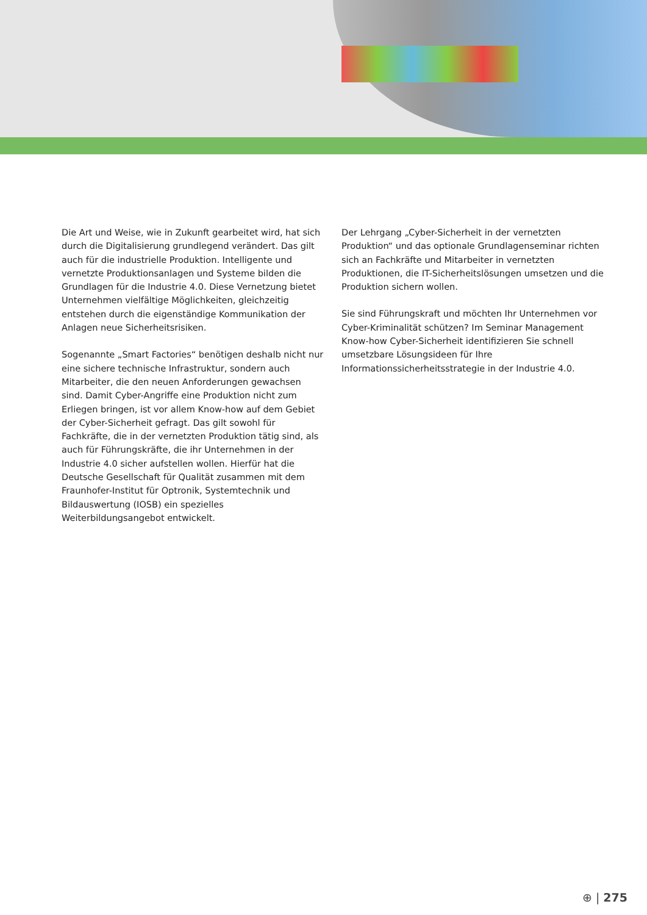Die Art und Weise, wie in Zukunft gearbeitet wird, hat sich durch die Digitalisierung grundlegend verändert. Das gilt auch für die industrielle Produktion. Intelligente und vernetzte Produktionsanlagen und Systeme bilden die Grundlagen für die Industrie 4.0. Diese Vernetzung bietet Unternehmen vielfältige Möglichkeiten, gleichzeitig entstehen durch die eigenständige Kommunikation der Anlagen neue Sicherheitsrisiken.
Sogenannte „Smart Factories“ benötigen deshalb nicht nur eine sichere technische Infrastruktur, sondern auch Mitarbeiter, die den neuen Anforderungen gewachsen sind. Damit Cyber-Angriffe eine Produktion nicht zum Erliegen bringen, ist vor allem Know-how auf dem Gebiet der Cyber-Sicherheit gefragt. Das gilt sowohl für Fachkräfte, die in der vernetzten Produktion tätig sind, als auch für Führungskräfte, die ihr Unternehmen in der Industrie 4.0 sicher aufstellen wollen. Hierfür hat die Deutsche Gesellschaft für Qualität zusammen mit dem Fraunhofer-Institut für Optronik, Systemtechnik und Bildauswertung (IOSB) ein spezielles Weiterbildungsangebot entwickelt.
Der Lehrgang „Cyber-Sicherheit in der vernetzten Produktion“ und das optionale Grundlagenseminar richten sich an Fachkräfte und Mitarbeiter in vernetzten Produktionen, die IT-Sicherheitslösungen umsetzen und die Produktion sichern wollen.
Sie sind Führungskraft und möchten Ihr Unternehmen vor Cyber-Kriminalität schützen? Im Seminar Management Know-how Cyber-Sicherheit identifizieren Sie schnell umsetzbare Lösungsideen für Ihre Informationssicherheitsstrategie in der Industrie 4.0.
⊕ | 275